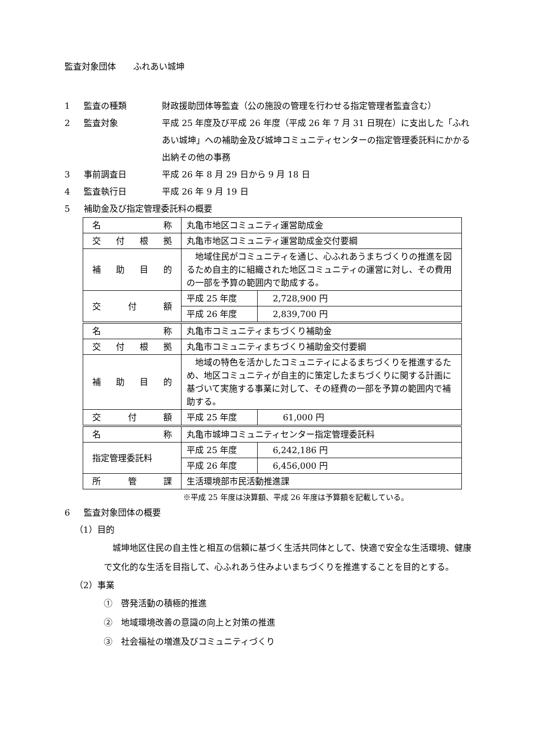監査対象団体　　ふれあい城坤
1 監査の種類 財政援助団体等監査（公の施設の管理を行わせる指定管理者監査含む）
2 監査対象 平成 25 年度及び平成 26 年度（平成 26 年 7 月 31 日現在）に支出した「ふれあい城坤」への補助金及び城坤コミュニティセンターの指定管理委託料にかかる出納その他の事務
3 事前調査日 平成 26 年 8 月 29 日から 9 月 18 日
4 監査執行日 平成 26 年 9 月 19 日
5 補助金及び指定管理委託料の概要
| 名称 | 丸亀市地区コミュニティ運営助成金 | |
| 交付根拠 | 丸亀市地区コミュニティ運営助成金交付要綱 | |
| 補助目的 | 地域住民がコミュニティを通じ、心ふれあうまちづくりの推進を図るため自主的に組織された地区コミュニティの運営に対し、その費用の一部を予算の範囲内で助成する。 | |
| 交付額 | 平成 25 年度 | 2,728,900 円 |
| | 平成 26 年度 | 2,839,700 円 |
| 名称 | 丸亀市コミュニティまちづくり補助金 | |
| 交付根拠 | 丸亀市コミュニティまちづくり補助金交付要綱 | |
| 補助目的 | 地域の特色を活かしたコミュニティによるまちづくりを推進するため、地区コミュニティが自主的に策定したまちづくりに関する計画に基づいて実施する事業に対して、その経費の一部を予算の範囲内で補助する。 | |
| 交付額 | 平成 25 年度 | 61,000 円 |
| 名称 | 丸亀市城坤コミュニティセンター指定管理委託料 | |
| 指定管理委託料 | 平成 25 年度 | 6,242,186 円 |
| | 平成 26 年度 | 6,456,000 円 |
| 所管課 | 生活環境部市民活動推進課 | |
※平成 25 年度は決算額、平成 26 年度は予算額を記載している。
6 監査対象団体の概要
（1）目的
　城坤地区住民の自主性と相互の信頼に基づく生活共同体として、快適で安全な生活環境、健康で文化的な生活を目指して、心ふれあう住みよいまちづくりを推進することを目的とする。
（2）事業
①　啓発活動の積極的推進
②　地域環境改善の意識の向上と対策の推進
③　社会福祉の増進及びコミュニティづくり